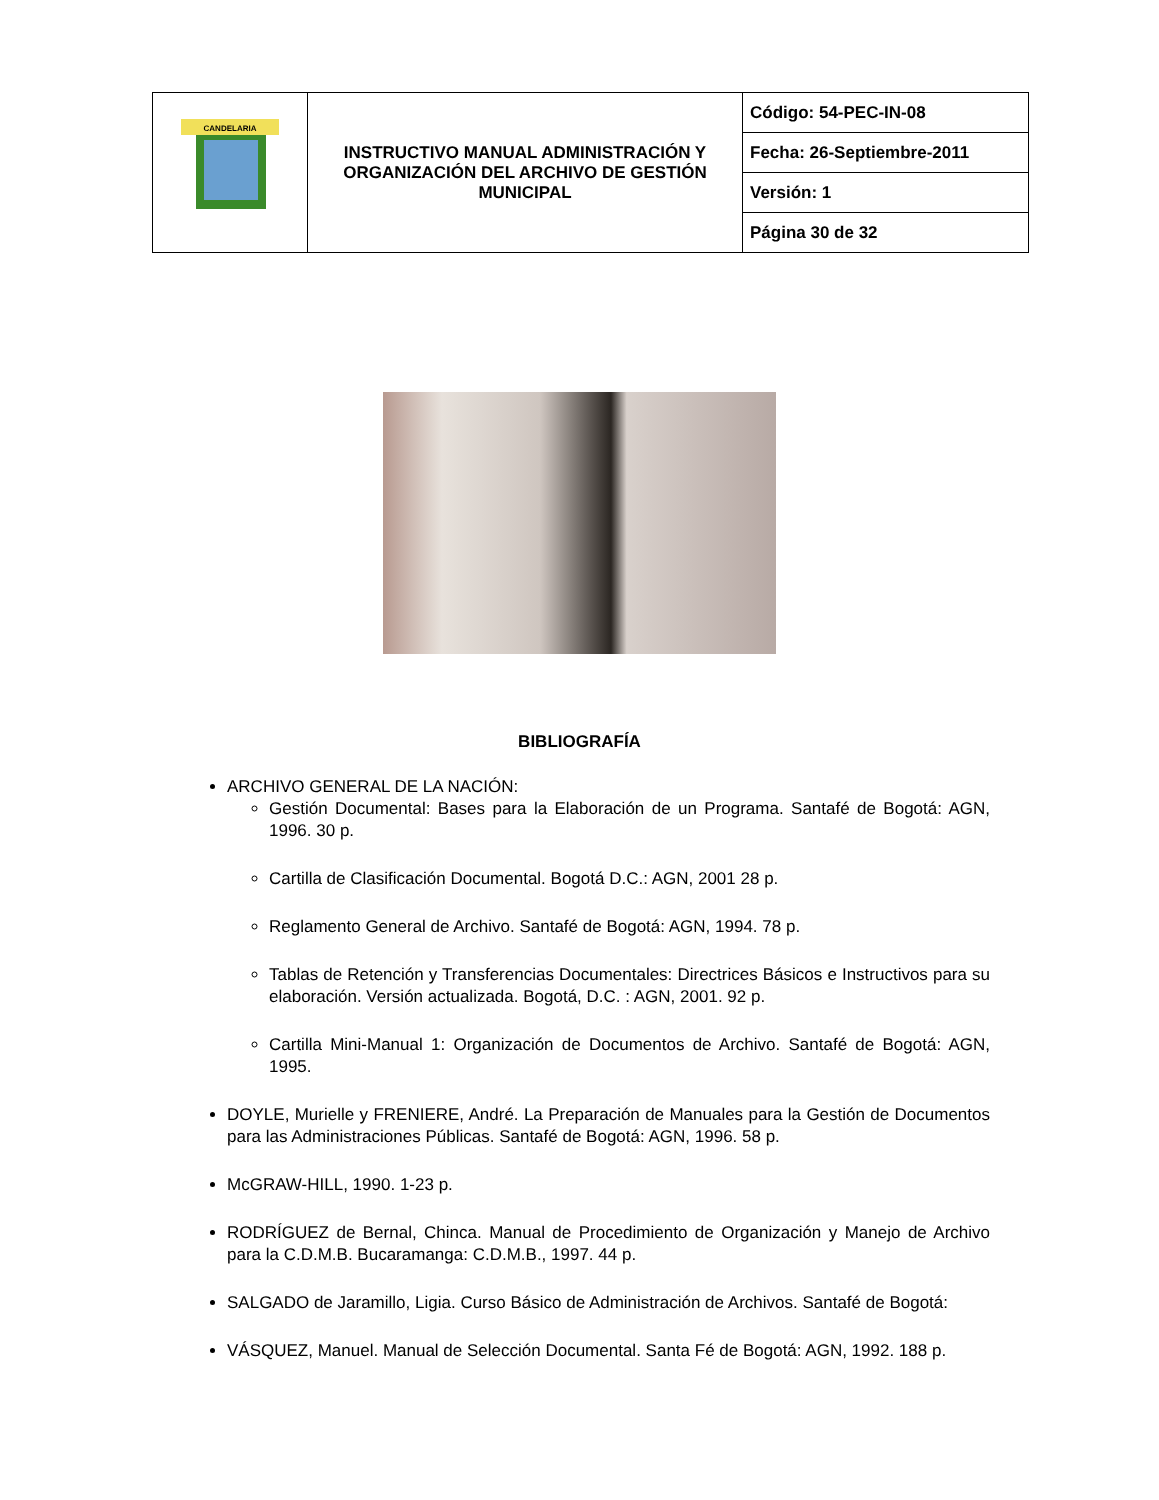| CANDELARIA | INSTRUCTIVO MANUAL ADMINISTRACIÓN Y ORGANIZACIÓN DEL ARCHIVO DE GESTIÓN MUNICIPAL | Código: 54-PEC-IN-08 |
| | | Fecha: 26-Septiembre-2011 |
| | | Versión: 1 |
| | | Página 30 de 32 |
BIBLIOGRAFÍA
ARCHIVO GENERAL DE LA NACIÓN:
Gestión Documental: Bases para la Elaboración de un Programa. Santafé de Bogotá: AGN, 1996. 30 p.
Cartilla de Clasificación Documental. Bogotá D.C.: AGN, 2001 28 p.
Reglamento General de Archivo. Santafé de Bogotá: AGN, 1994. 78 p.
Tablas de Retención y Transferencias Documentales: Directrices Básicos e Instructivos para su elaboración. Versión actualizada. Bogotá, D.C. : AGN, 2001. 92 p.
Cartilla Mini-Manual 1: Organización de Documentos de Archivo. Santafé de Bogotá: AGN, 1995.
DOYLE, Murielle y FRENIERE, André. La Preparación de Manuales para la Gestión de Documentos para las Administraciones Públicas. Santafé de Bogotá: AGN, 1996. 58 p.
McGRAW-HILL, 1990. 1-23 p.
RODRÍGUEZ de Bernal, Chinca. Manual de Procedimiento de Organización y Manejo de Archivo para la C.D.M.B. Bucaramanga: C.D.M.B., 1997. 44 p.
SALGADO de Jaramillo, Ligia. Curso Básico de Administración de Archivos. Santafé de Bogotá:
VÁSQUEZ, Manuel. Manual de Selección Documental. Santa Fé de Bogotá: AGN, 1992. 188 p.